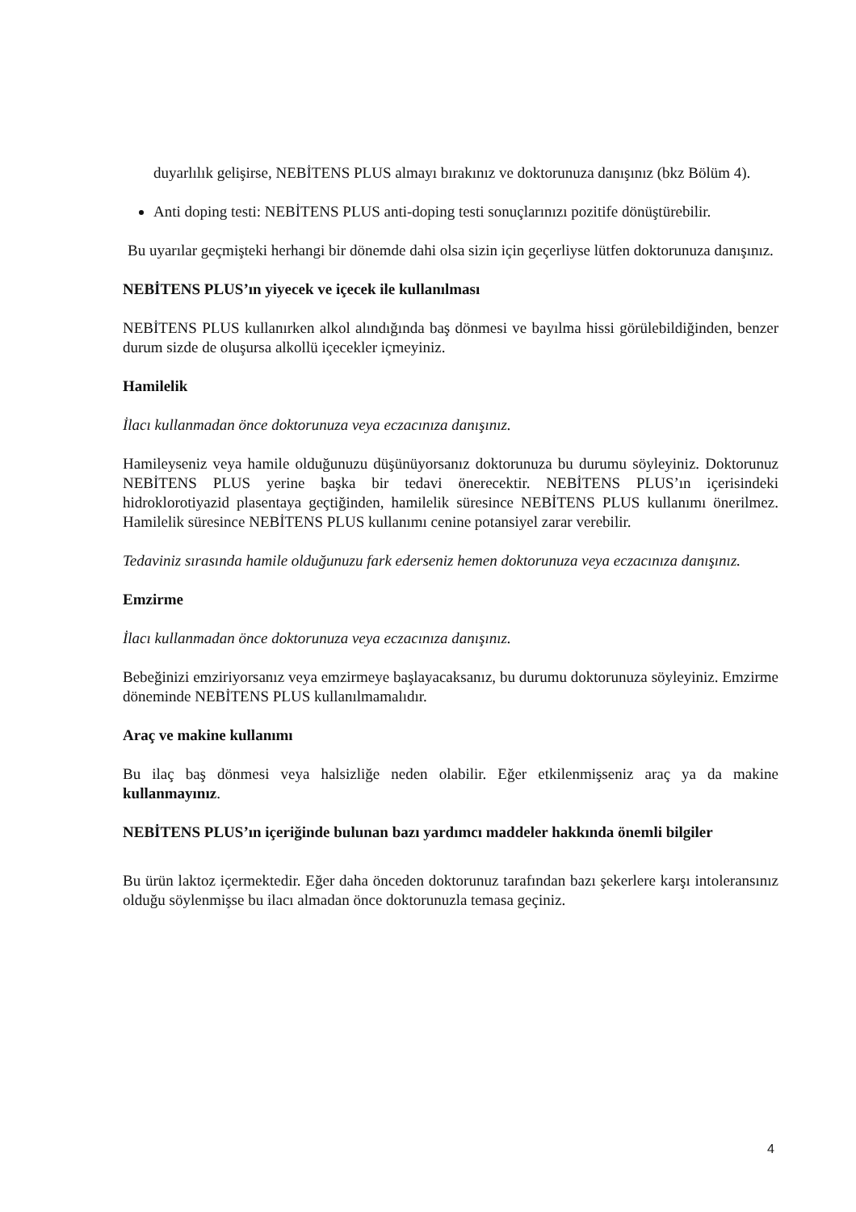duyarlılık gelişirse, NEBİTENS PLUS almayı bırakınız ve doktorunuza danışınız (bkz Bölüm 4).
Anti doping testi: NEBİTENS PLUS anti-doping testi sonuçlarınızı pozitife dönüştürebilir.
Bu uyarılar geçmişteki herhangi bir dönemde dahi olsa sizin için geçerliyse lütfen doktorunuza danışınız.
NEBİTENS PLUS’ın yiyecek ve içecek ile kullanılması
NEBİTENS PLUS kullanırken alkol alındığında baş dönmesi ve bayılma hissi görülebildiğinden, benzer durum sizde de oluşursa alkollü içecekler içmeyiniz.
Hamilelik
İlacı kullanmadan önce doktorunuza veya eczacınıza danışınız.
Hamileyseniz veya hamile olduğunuzu düşünüyorsanız doktorunuza bu durumu söyleyiniz. Doktorunuz NEBİTENS PLUS yerine başka bir tedavi önerecektir. NEBİTENS PLUS’ın içerisindeki hidroklorotiyazid plasentaya geçtiğinden, hamilelik süresince NEBİTENS PLUS kullanımı önerilmez. Hamilelik süresince NEBİTENS PLUS kullanımı cenine potansiyel zarar verebilir.
Tedaviniz sırasında hamile olduğunuzu fark ederseniz hemen doktorunuza veya eczacınıza danışınız.
Emzirme
İlacı kullanmadan önce doktorunuza veya eczacınıza danışınız.
Bebeğinizi emziriyorsanız veya emzirmeye başlayacaksanız, bu durumu doktorunuza söyleyiniz. Emzirme döneminde NEBİTENS PLUS kullanılmamalıdır.
Araç ve makine kullanımı
Bu ilaç baş dönmesi veya halsizliğe neden olabilir. Eğer etkilenmişseniz araç ya da makine kullanmayınız.
NEBİTENS PLUS’ın içeriğinde bulunan bazı yardımcı maddeler hakkında önemli bilgiler
Bu ürün laktoz içermektedir. Eğer daha önceden doktorunuz tarafından bazı şekerlere karşı intoleransınız olduğu söylenmişse bu ilacı almadan önce doktorunuzla temasa geçiniz.
4